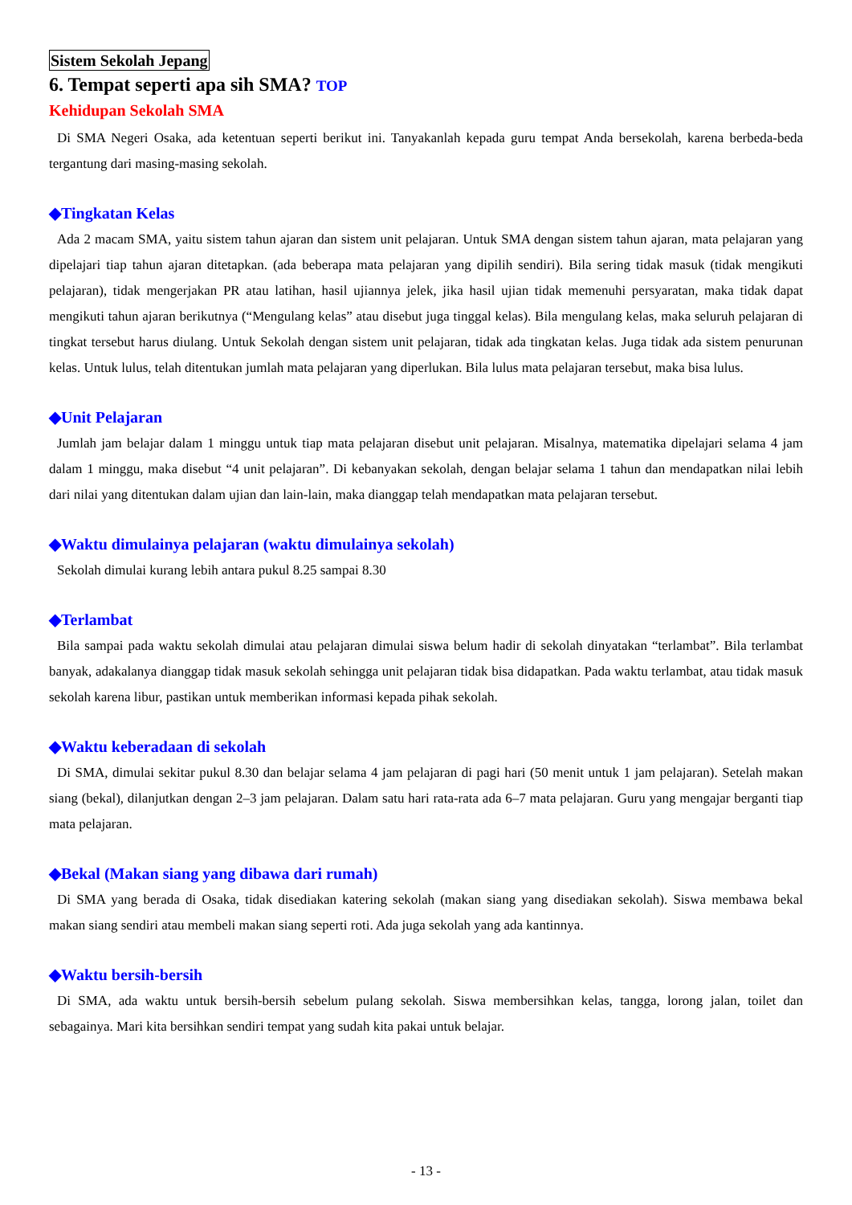Sistem Sekolah Jepang
6. Tempat seperti apa sih SMA? TOP
Kehidupan Sekolah SMA
Di SMA Negeri Osaka, ada ketentuan seperti berikut ini. Tanyakanlah kepada guru tempat Anda bersekolah, karena berbeda-beda tergantung dari masing-masing sekolah.
◆Tingkatan Kelas
Ada 2 macam SMA, yaitu sistem tahun ajaran dan sistem unit pelajaran. Untuk SMA dengan sistem tahun ajaran, mata pelajaran yang dipelajari tiap tahun ajaran ditetapkan. (ada beberapa mata pelajaran yang dipilih sendiri). Bila sering tidak masuk (tidak mengikuti pelajaran), tidak mengerjakan PR atau latihan, hasil ujiannya jelek, jika hasil ujian tidak memenuhi persyaratan, maka tidak dapat mengikuti tahun ajaran berikutnya (“Mengulang kelas” atau disebut juga tinggal kelas). Bila mengulang kelas, maka seluruh pelajaran di tingkat tersebut harus diulang. Untuk Sekolah dengan sistem unit pelajaran, tidak ada tingkatan kelas. Juga tidak ada sistem penurunan kelas. Untuk lulus, telah ditentukan jumlah mata pelajaran yang diperlukan. Bila lulus mata pelajaran tersebut, maka bisa lulus.
◆Unit Pelajaran
Jumlah jam belajar dalam 1 minggu untuk tiap mata pelajaran disebut unit pelajaran. Misalnya, matematika dipelajari selama 4 jam dalam 1 minggu, maka disebut “4 unit pelajaran”. Di kebanyakan sekolah, dengan belajar selama 1 tahun dan mendapatkan nilai lebih dari nilai yang ditentukan dalam ujian dan lain-lain, maka dianggap telah mendapatkan mata pelajaran tersebut.
◆Waktu dimulainya pelajaran (waktu dimulainya sekolah)
Sekolah dimulai kurang lebih antara pukul 8.25 sampai 8.30
◆Terlambat
Bila sampai pada waktu sekolah dimulai atau pelajaran dimulai siswa belum hadir di sekolah dinyatakan “terlambat”. Bila terlambat banyak, adakalanya dianggap tidak masuk sekolah sehingga unit pelajaran tidak bisa didapatkan. Pada waktu terlambat, atau tidak masuk sekolah karena libur, pastikan untuk memberikan informasi kepada pihak sekolah.
◆Waktu keberadaan di sekolah
Di SMA, dimulai sekitar pukul 8.30 dan belajar selama 4 jam pelajaran di pagi hari (50 menit untuk 1 jam pelajaran). Setelah makan siang (bekal), dilanjutkan dengan 2–3 jam pelajaran. Dalam satu hari rata-rata ada 6–7 mata pelajaran. Guru yang mengajar berganti tiap mata pelajaran.
◆Bekal (Makan siang yang dibawa dari rumah)
Di SMA yang berada di Osaka, tidak disediakan katering sekolah (makan siang yang disediakan sekolah). Siswa membawa bekal makan siang sendiri atau membeli makan siang seperti roti. Ada juga sekolah yang ada kantinnya.
◆Waktu bersih-bersih
Di SMA, ada waktu untuk bersih-bersih sebelum pulang sekolah. Siswa membersihkan kelas, tangga, lorong jalan, toilet dan sebagainya. Mari kita bersihkan sendiri tempat yang sudah kita pakai untuk belajar.
- 13 -